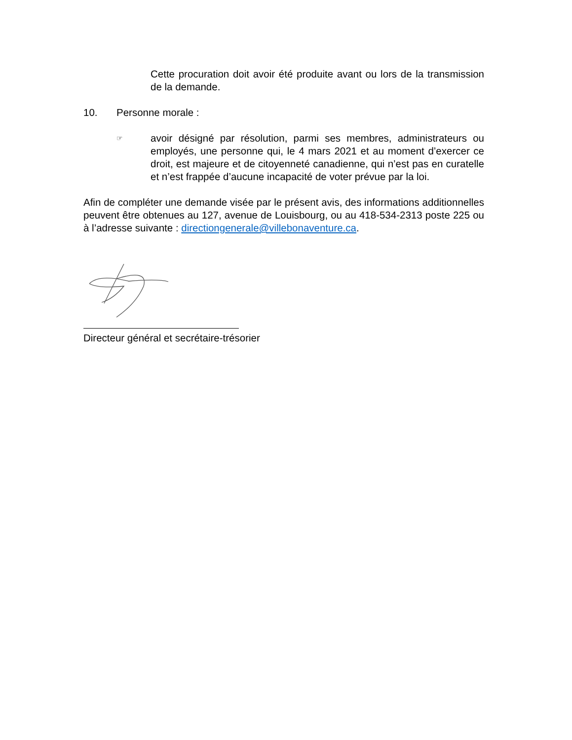Cette procuration doit avoir été produite avant ou lors de la transmission de la demande.
10. Personne morale :
☞
avoir désigné par résolution, parmi ses membres, administrateurs ou employés, une personne qui, le 4 mars 2021 et au moment d’exercer ce droit, est majeure et de citoyenneté canadienne, qui n’est pas en curatelle et n’est frappée d’aucune incapacité de voter prévue par la loi.
Afin de compléter une demande visée par le présent avis, des informations additionnelles peuvent être obtenues au 127, avenue de Louisbourg, ou au 418-534-2313 poste 225 ou à l’adresse suivante : directiongenerale@villebonaventure.ca.
Directeur général et secrétaire-trésorier